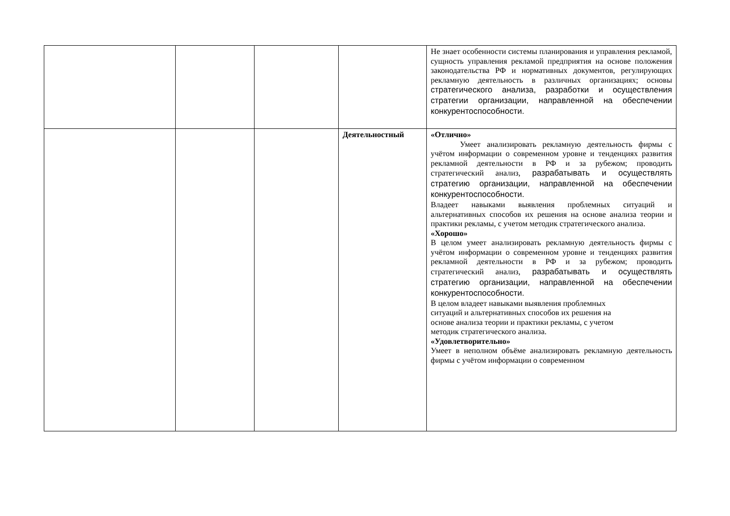| | | | | Не знает особенности системы планирования и управления рекламой, сущность управления рекламой предприятия на основе положения законодательства РФ и нормативных документов, регулирующих рекламную деятельность в различных организациях; основы стратегического анализа, разработки и осуществления стратегии организации, направленной на обеспечении конкурентоспособности. |
| | | | Деятельностный | «Отлично» Умеет анализировать рекламную деятельность фирмы с учётом информации о современном уровне и тенденциях развития рекламной деятельности в РФ и за рубежом; проводить стратегический анализ, разрабатывать и осуществлять стратегию организации, направленной на обеспечении конкурентоспособности. Владеет навыками выявления проблемных ситуаций и альтернативных способов их решения на основе анализа теории и практики рекламы, с учетом методик стратегического анализа. «Хорошо» В целом умеет анализировать рекламную деятельность фирмы с учётом информации о современном уровне и тенденциях развития рекламной деятельности в РФ и за рубежом; проводить стратегический анализ, разрабатывать и осуществлять стратегию организации, направленной на обеспечении конкурентоспособности. В целом владеет навыками выявления проблемных ситуаций и альтернативных способов их решения на основе анализа теории и практики рекламы, с учетом методик стратегического анализа. «Удовлетворительно» Умеет в неполном объёме анализировать рекламную деятельность фирмы с учётом информации о современном |